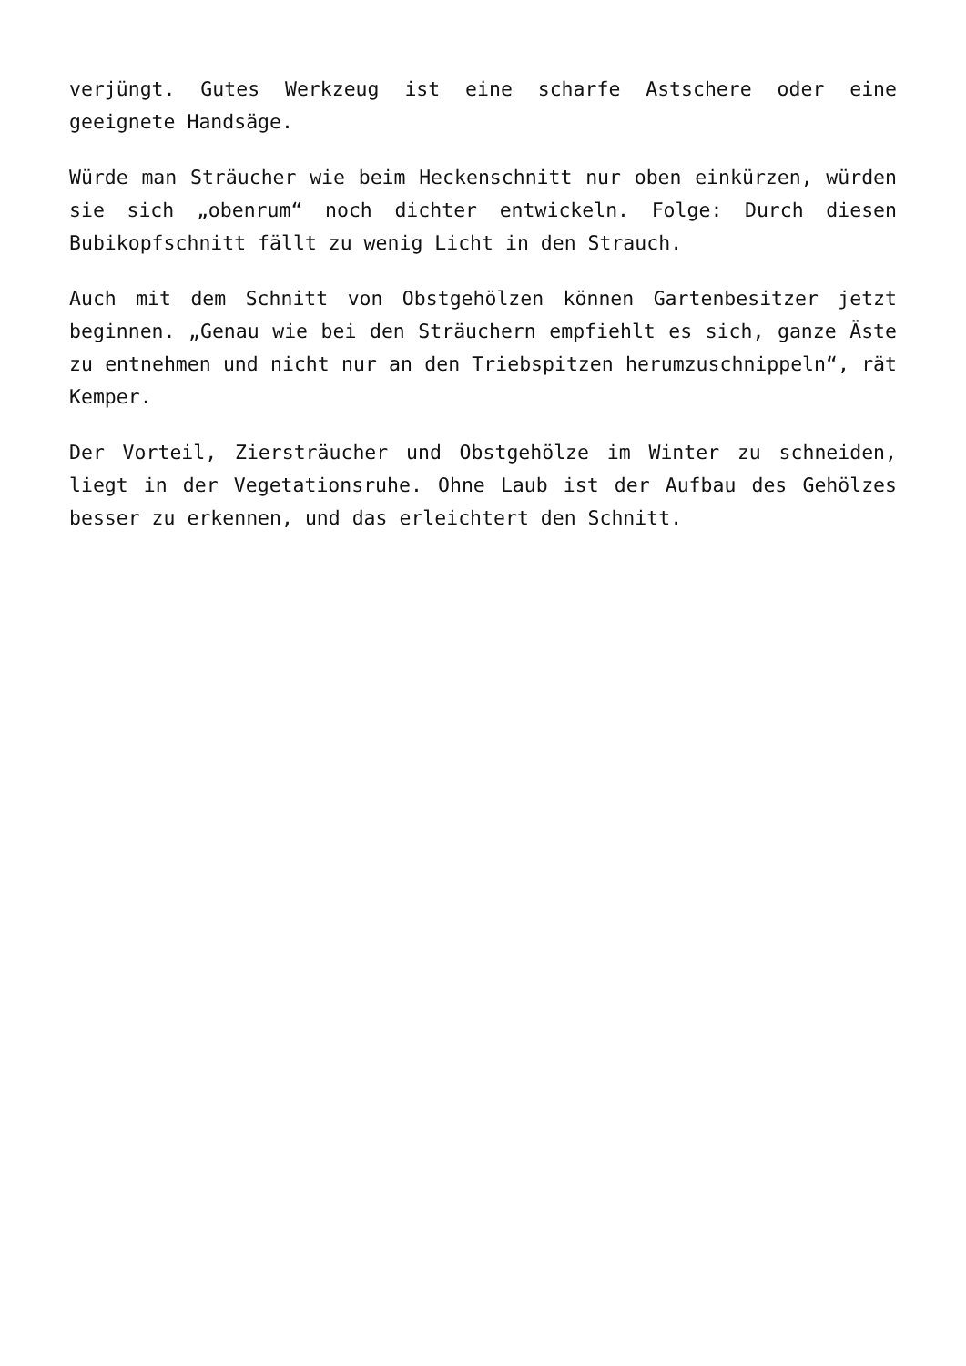verjüngt. Gutes Werkzeug ist eine scharfe Astschere oder eine geeignete Handsäge.
Würde man Sträucher wie beim Heckenschnitt nur oben einkürzen, würden sie sich „obenrum“ noch dichter entwickeln. Folge: Durch diesen Bubikopfschnitt fällt zu wenig Licht in den Strauch.
Auch mit dem Schnitt von Obstgehölzen können Gartenbesitzer jetzt beginnen. „Genau wie bei den Sträuchern empfiehlt es sich, ganze Äste zu entnehmen und nicht nur an den Triebspitzen herumzuschnippeln“, rät Kemper.
Der Vorteil, Ziersträucher und Obstgehölze im Winter zu schneiden, liegt in der Vegetationsruhe. Ohne Laub ist der Aufbau des Gehölzes besser zu erkennen, und das erleichtert den Schnitt.